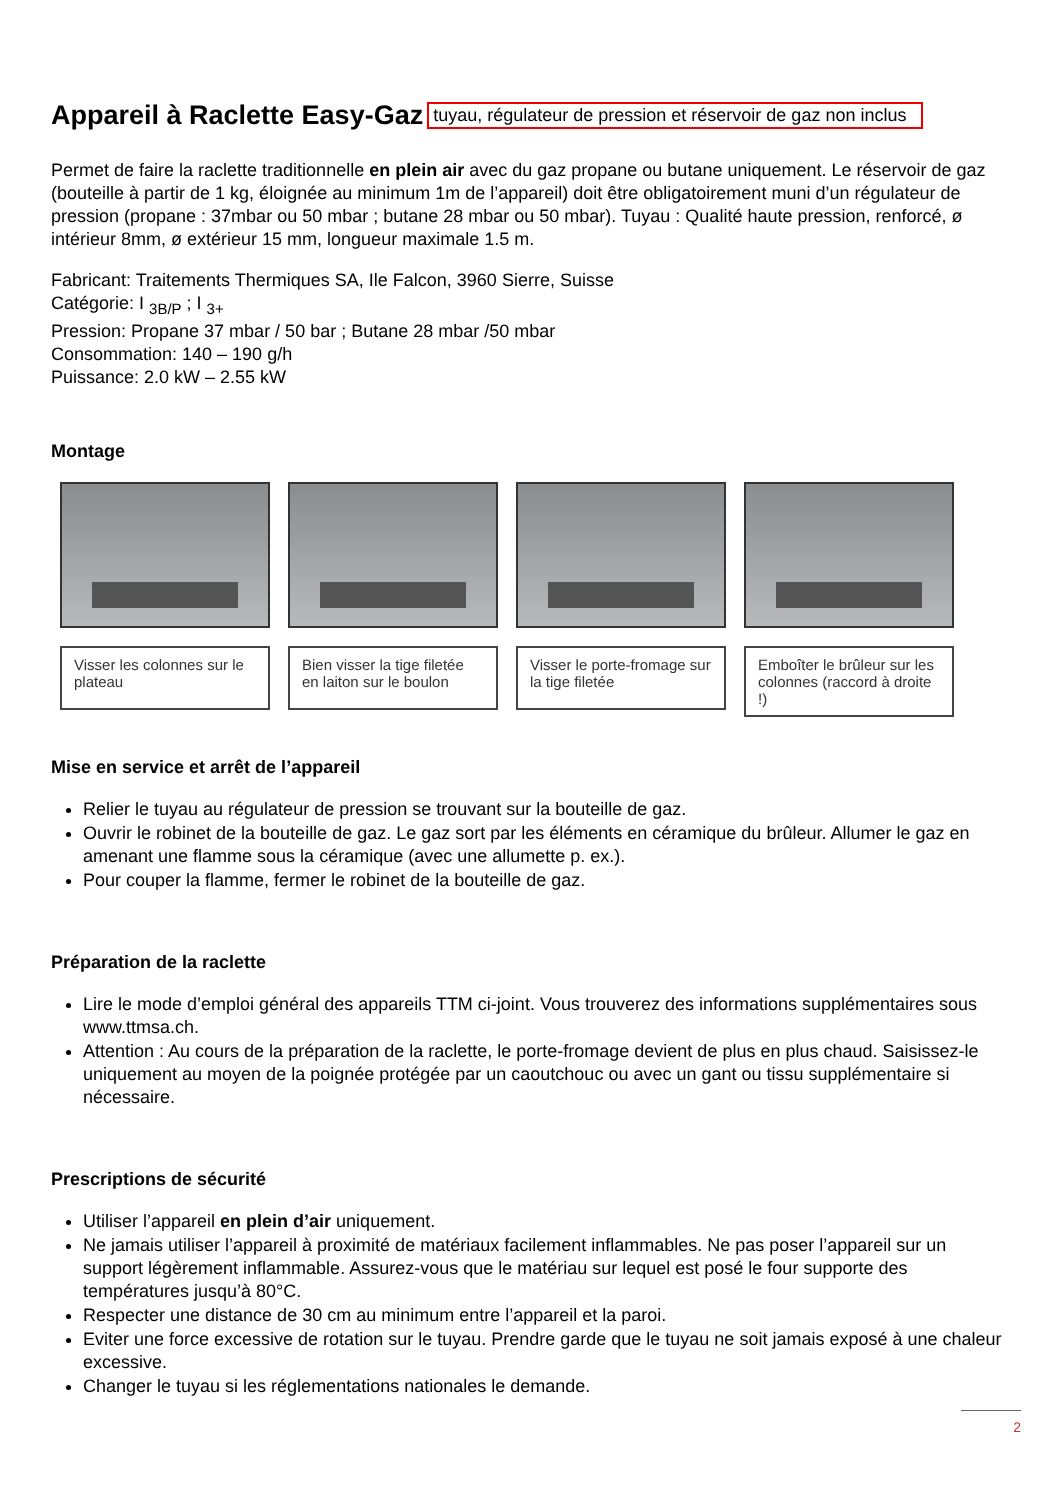Appareil à Raclette Easy-Gaz tuyau, régulateur de pression et réservoir de gaz non inclus
Permet de faire la raclette traditionnelle en plein air avec du gaz propane ou butane uniquement. Le réservoir de gaz (bouteille à partir de 1 kg, éloignée au minimum 1m de l’appareil) doit être obligatoirement muni d’un régulateur de pression (propane : 37mbar ou 50 mbar ; butane 28 mbar ou 50 mbar). Tuyau : Qualité haute pression, renforcé, ø intérieur 8mm, ø extérieur 15 mm, longueur maximale 1.5 m.
Fabricant: Traitements Thermiques SA, Ile Falcon, 3960 Sierre, Suisse
Catégorie: I <sub>3B/P</sub> ; I <sub>3+</sub>
Pression: Propane 37 mbar / 50 bar ; Butane 28 mbar /50 mbar
Consommation: 140 – 190 g/h
Puissance: 2.0 kW – 2.55 kW
Montage
Visser les colonnes sur le plateau
Bien visser la tige filetée en laiton sur le boulon
Visser le porte-fromage sur la tige filetée
Emboîter le brûleur sur les colonnes (raccord à droite !)
Mise en service et arrêt de l’appareil
Relier le tuyau au régulateur de pression se trouvant sur la bouteille de gaz.
Ouvrir le robinet de la bouteille de gaz. Le gaz sort par les éléments en céramique du brûleur. Allumer le gaz en amenant une flamme sous la céramique (avec une allumette p. ex.).
Pour couper la flamme, fermer le robinet de la bouteille de gaz.
Préparation de la raclette
Lire le mode d’emploi général des appareils TTM ci-joint. Vous trouverez des informations supplémentaires sous www.ttmsa.ch.
Attention : Au cours de la préparation de la raclette, le porte-fromage devient de plus en plus chaud. Saisissez-le uniquement au moyen de la poignée protégée par un caoutchouc ou avec un gant ou tissu supplémentaire si nécessaire.
Prescriptions de sécurité
Utiliser l’appareil en plein d’air uniquement.
Ne jamais utiliser l’appareil à proximité de matériaux facilement inflammables. Ne pas poser l’appareil sur un support légèrement inflammable. Assurez-vous que le matériau sur lequel est posé le four supporte des températures jusqu’à 80°C.
Respecter une distance de 30 cm au minimum entre l’appareil et la paroi.
Eviter une force excessive de rotation sur le tuyau. Prendre garde que le tuyau ne soit jamais exposé à une chaleur excessive.
Changer le tuyau si les réglementations nationales le demande.
2